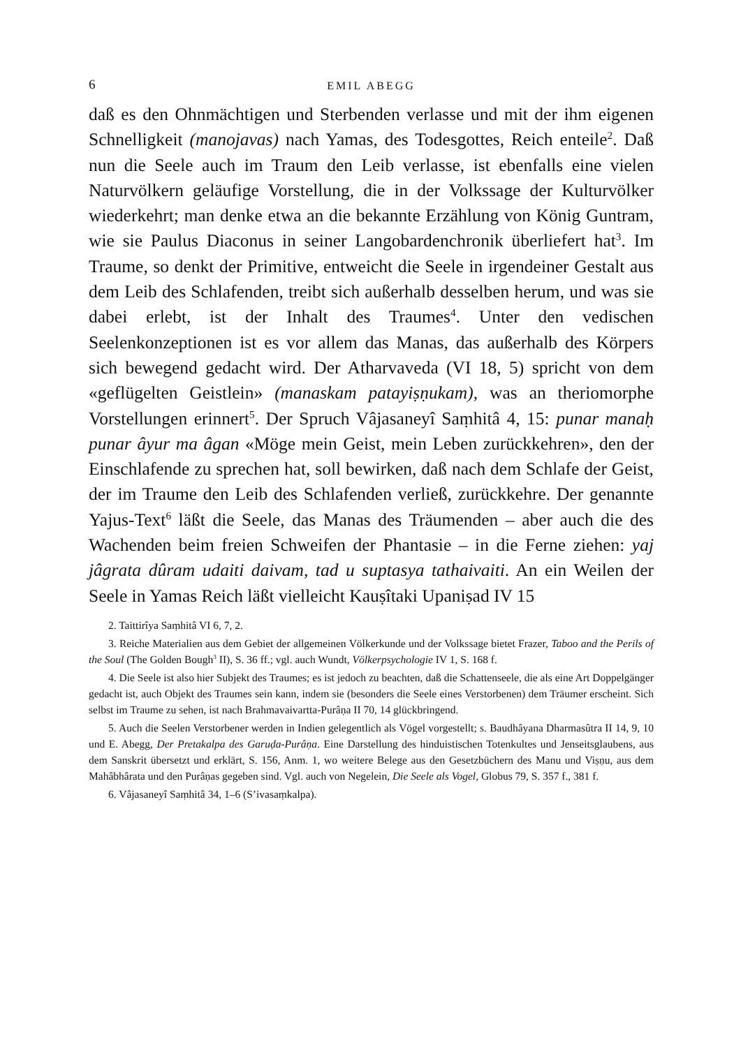6 EMIL ABEGG
daß es den Ohnmächtigen und Sterbenden verlasse und mit der ihm eigenen Schnelligkeit (manojavas) nach Yamas, des Todesgottes, Reich enteile<sup>2</sup>. Daß nun die Seele auch im Traum den Leib verlasse, ist ebenfalls eine vielen Naturvölkern geläufige Vorstellung, die in der Volkssage der Kulturvölker wiederkehrt; man denke etwa an die bekannte Erzählung von König Guntram, wie sie Paulus Diaconus in seiner Langobardenchronik überliefert hat<sup>3</sup>. Im Traume, so denkt der Primitive, entweicht die Seele in irgendeiner Gestalt aus dem Leib des Schlafenden, treibt sich außerhalb desselben herum, und was sie dabei erlebt, ist der Inhalt des Traumes<sup>4</sup>. Unter den vedischen Seelenkonzeptionen ist es vor allem das Manas, das außerhalb des Körpers sich bewegend gedacht wird. Der Atharvaveda (VI 18, 5) spricht von dem «geflügelten Geistlein» (manaskam patayiṣṇukam), was an theriomorphe Vorstellungen erinnert<sup>5</sup>. Der Spruch Vâjasaneyî Saṃhitâ 4, 15: punar manaḥ punar âyur ma âgan «Möge mein Geist, mein Leben zurückkehren», den der Einschlafende zu sprechen hat, soll bewirken, daß nach dem Schlafe der Geist, der im Traume den Leib des Schlafenden verließ, zurückkehre. Der genannte Yajus-Text<sup>6</sup> läßt die Seele, das Manas des Träumenden – aber auch die des Wachenden beim freien Schweifen der Phantasie – in die Ferne ziehen: yaj jâgrata dûram udaiti daivam, tad u suptasya tathaivaiti. An ein Weilen der Seele in Yamas Reich läßt vielleicht Kauṣîtaki Upaniṣad IV 15
2. Taittirîya Saṃhitâ VI 6, 7, 2.
3. Reiche Materialien aus dem Gebiet der allgemeinen Völkerkunde und der Volkssage bietet Frazer, Taboo and the Perils of the Soul (The Golden Bough<sup>3</sup> II), S. 36 ff.; vgl. auch Wundt, Völkerpsychologie IV 1, S. 168 f.
4. Die Seele ist also hier Subjekt des Traumes; es ist jedoch zu beachten, daß die Schattenseele, die als eine Art Doppelgänger gedacht ist, auch Objekt des Traumes sein kann, indem sie (besonders die Seele eines Verstorbenen) dem Träumer erscheint. Sich selbst im Traume zu sehen, ist nach Brahmavaivartta-Purâṇa II 70, 14 glückbringend.
5. Auch die Seelen Verstorbener werden in Indien gelegentlich als Vögel vorgestellt; s. Baudhâyana Dharmasûtra II 14, 9, 10 und E. Abegg, Der Pretakalpa des Garuḍa-Purâṇa. Eine Darstellung des hinduistischen Totenkultes und Jenseitsglaubens, aus dem Sanskrit übersetzt und erklärt, S. 156, Anm. 1, wo weitere Belege aus den Gesetzbüchern des Manu und Viṣṇu, aus dem Mahâbhârata und den Purâṇas gegeben sind. Vgl. auch von Negelein, Die Seele als Vogel, Globus 79, S. 357 f., 381 f.
6. Vâjasaneyî Saṃhitâ 34, 1–6 (S’ivasaṃkalpa).